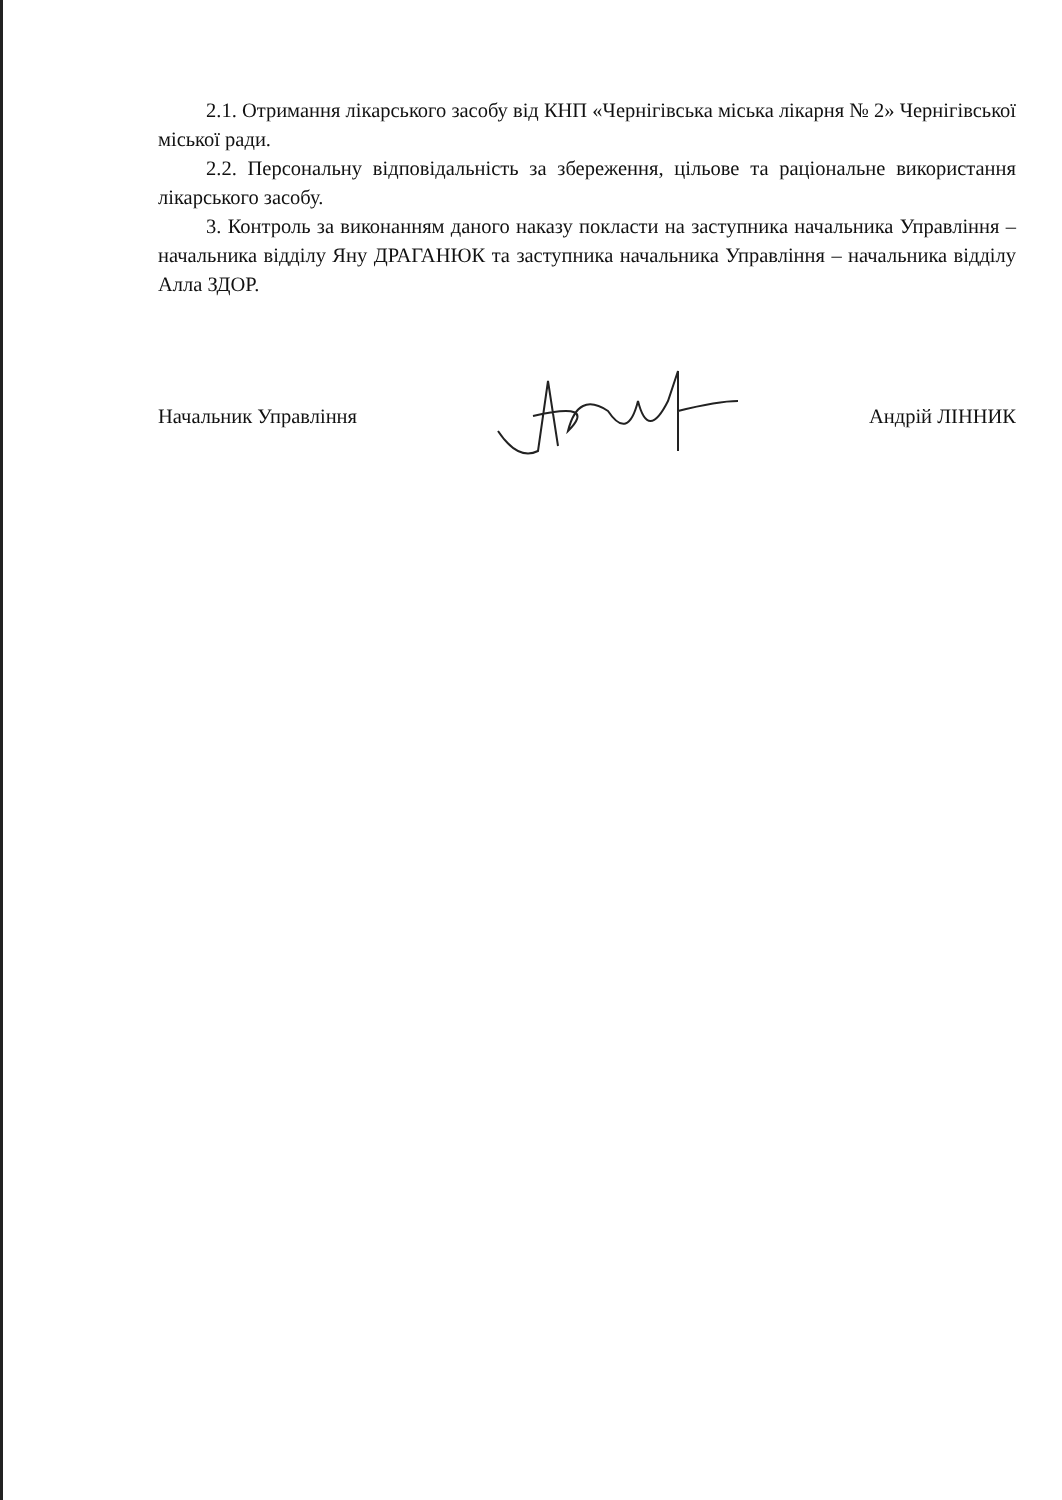2.1. Отримання лікарського засобу від КНП «Чернігівська міська лікарня № 2» Чернігівської міської ради.
2.2. Персональну відповідальність за збереження, цільове та раціональне використання лікарського засобу.
3. Контроль за виконанням даного наказу покласти на заступника начальника Управління – начальника відділу Яну ДРАГАНЮК та заступника начальника Управління – начальника відділу Алла ЗДОР.
Начальник Управління Андрій ЛІННИК